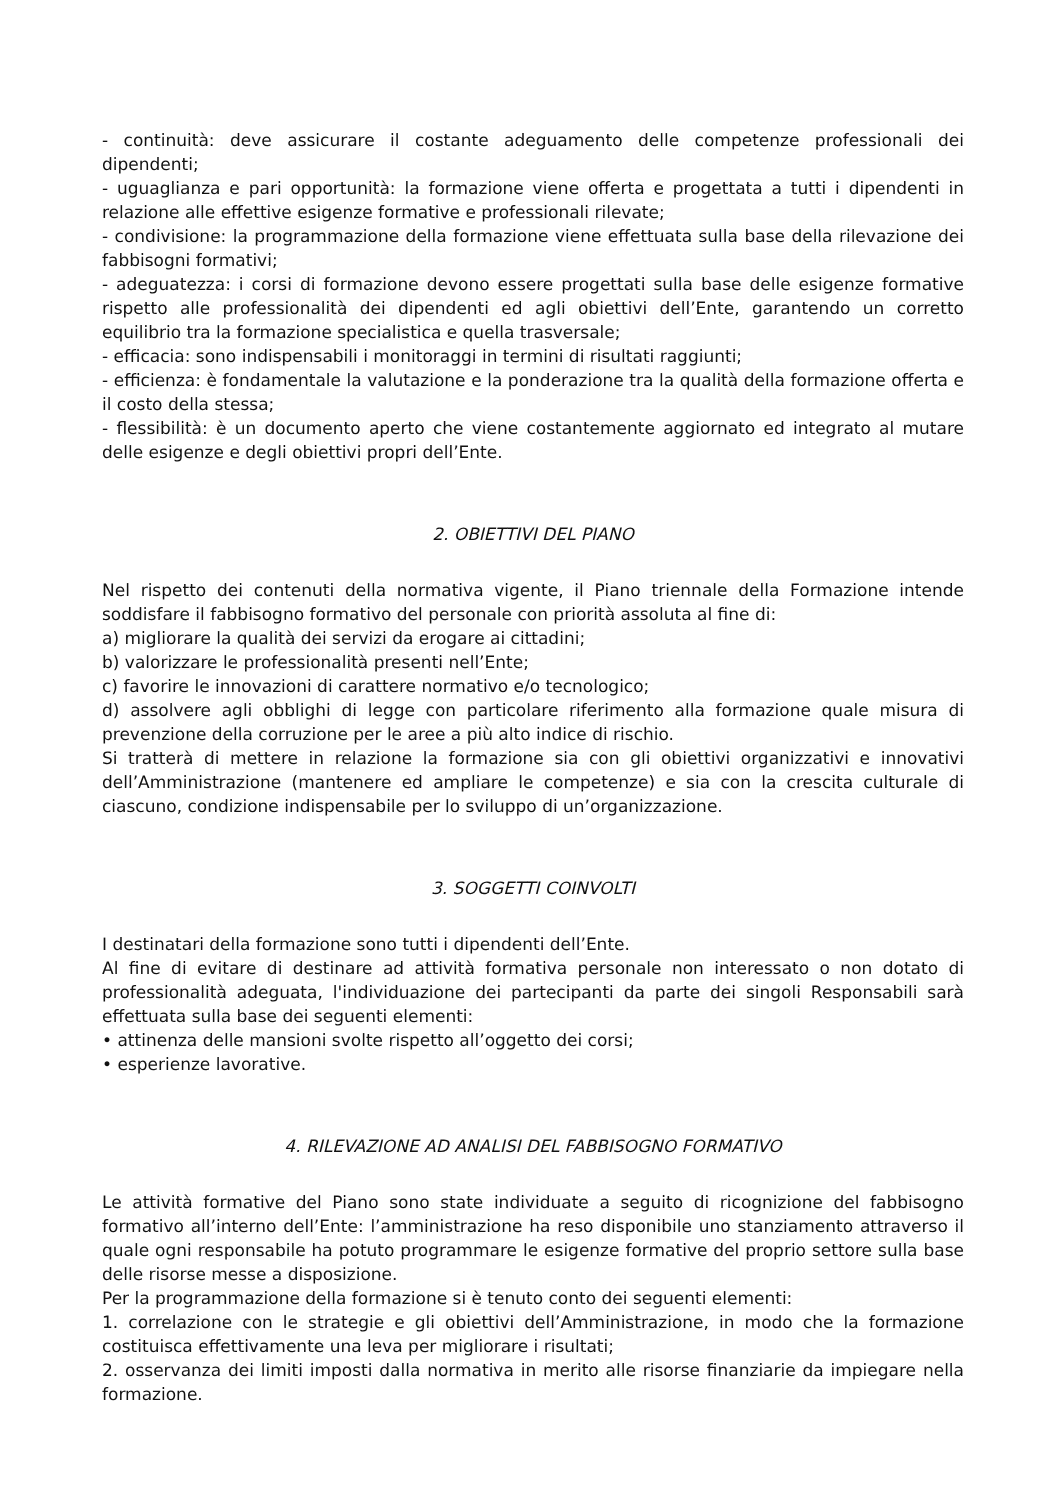- continuità: deve assicurare il costante adeguamento delle competenze professionali dei dipendenti;
- uguaglianza e pari opportunità: la formazione viene offerta e progettata a tutti i dipendenti in relazione alle effettive esigenze formative e professionali rilevate;
- condivisione: la programmazione della formazione viene effettuata sulla base della rilevazione dei fabbisogni formativi;
- adeguatezza: i corsi di formazione devono essere progettati sulla base delle esigenze formative rispetto alle professionalità dei dipendenti ed agli obiettivi dell’Ente, garantendo un corretto equilibrio tra la formazione specialistica e quella trasversale;
- efficacia: sono indispensabili i monitoraggi in termini di risultati raggiunti;
- efficienza: è fondamentale la valutazione e la ponderazione tra la qualità della formazione offerta e il costo della stessa;
- flessibilità: è un documento aperto che viene costantemente aggiornato ed integrato al mutare delle esigenze e degli obiettivi propri dell’Ente.
2. OBIETTIVI DEL PIANO
Nel rispetto dei contenuti della normativa vigente, il Piano triennale della Formazione intende soddisfare il fabbisogno formativo del personale con priorità assoluta al fine di:
a) migliorare la qualità dei servizi da erogare ai cittadini;
b) valorizzare le professionalità presenti nell’Ente;
c) favorire le innovazioni di carattere normativo e/o tecnologico;
d) assolvere agli obblighi di legge con particolare riferimento alla formazione quale misura di prevenzione della corruzione per le aree a più alto indice di rischio.
Si tratterà di mettere in relazione la formazione sia con gli obiettivi organizzativi e innovativi dell’Amministrazione (mantenere ed ampliare le competenze) e sia con la crescita culturale di ciascuno, condizione indispensabile per lo sviluppo di un’organizzazione.
3. SOGGETTI COINVOLTI
I destinatari della formazione sono tutti i dipendenti dell’Ente.
Al fine di evitare di destinare ad attività formativa personale non interessato o non dotato di professionalità adeguata, l'individuazione dei partecipanti da parte dei singoli Responsabili sarà effettuata sulla base dei seguenti elementi:
• attinenza delle mansioni svolte rispetto all’oggetto dei corsi;
• esperienze lavorative.
4. RILEVAZIONE AD ANALISI DEL FABBISOGNO FORMATIVO
Le attività formative del Piano sono state individuate a seguito di ricognizione del fabbisogno formativo all’interno dell’Ente: l’amministrazione ha reso disponibile uno stanziamento attraverso il quale ogni responsabile ha potuto programmare le esigenze formative del proprio settore sulla base delle risorse messe a disposizione.
Per la programmazione della formazione si è tenuto conto dei seguenti elementi:
1. correlazione con le strategie e gli obiettivi dell’Amministrazione, in modo che la formazione costituisca effettivamente una leva per migliorare i risultati;
2. osservanza dei limiti imposti dalla normativa in merito alle risorse finanziarie da impiegare nella formazione.